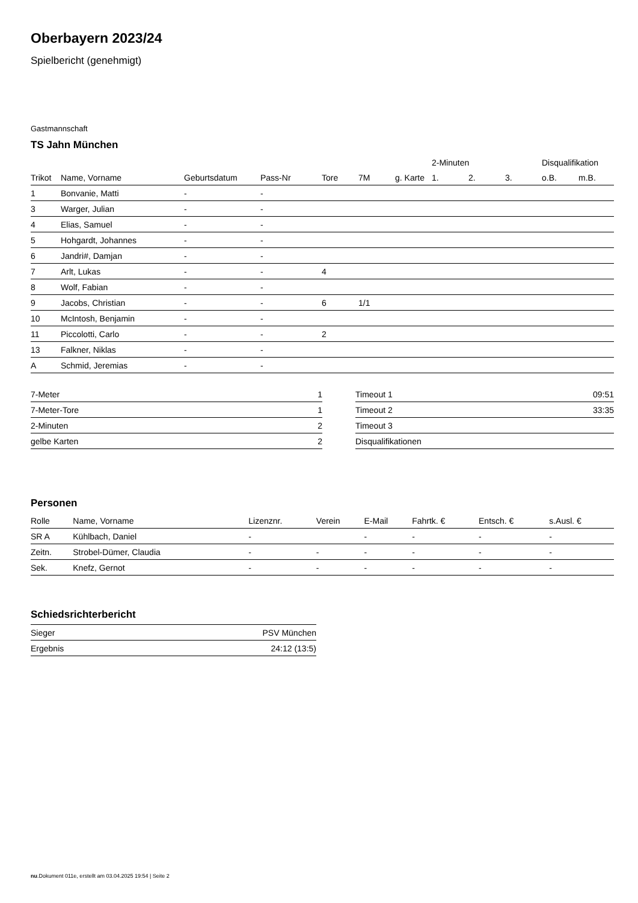Oberbayern 2023/24
Spielbericht (genehmigt)
Gastmannschaft
TS Jahn München
| | | | | | | | 2-Minuten | | | Disqualifikation | |
| --- | --- | --- | --- | --- | --- | --- | --- | --- | --- | --- | --- |
| Trikot | Name, Vorname | Geburtsdatum | Pass-Nr | Tore | 7M | g. Karte | 1. | 2. | 3. | o.B. | m.B. |
| 1 | Bonvanie, Matti | - | - | | | | | | | | |
| 3 | Warger, Julian | - | - | | | | | | | | |
| 4 | Elias, Samuel | - | - | | | | | | | | |
| 5 | Hohgardt, Johannes | - | - | | | | | | | | |
| 6 | Jandri#, Damjan | - | - | | | | | | | | |
| 7 | Arlt, Lukas | - | - | 4 | | | | | | | |
| 8 | Wolf, Fabian | - | - | | | | | | | | |
| 9 | Jacobs, Christian | - | - | 6 | 1/1 | | | | | | |
| 10 | McIntosh, Benjamin | - | - | | | | | | | | |
| 11 | Piccolotti, Carlo | - | - | 2 | | | | | | | |
| 13 | Falkner, Niklas | - | - | | | | | | | | |
| A | Schmid, Jeremias | - | - | | | | | | | | |
| 7-Meter | 1 |
| 7-Meter-Tore | 1 |
| 2-Minuten | 2 |
| gelbe Karten | 2 |
| Timeout 1 | 09:51 |
| Timeout 2 | 33:35 |
| Timeout 3 | |
| Disqualifikationen | |
Personen
| Rolle | Name, Vorname | Lizenznr. | Verein | E-Mail | Fahrtk. € | Entsch. € | s.Ausl. € |
| --- | --- | --- | --- | --- | --- | --- | --- |
| SR A | Kühlbach, Daniel | - | | - | - | - | - |
| Zeitn. | Strobel-Dümer, Claudia | - | - | - | - | - | - |
| Sek. | Knefz, Gernot | - | - | - | - | - | - |
Schiedsrichterbericht
| Sieger | PSV München |
| Ergebnis | 24:12 (13:5) |
nu.Dokument 011e, erstellt am 03.04.2025 19:54 | Seite 2